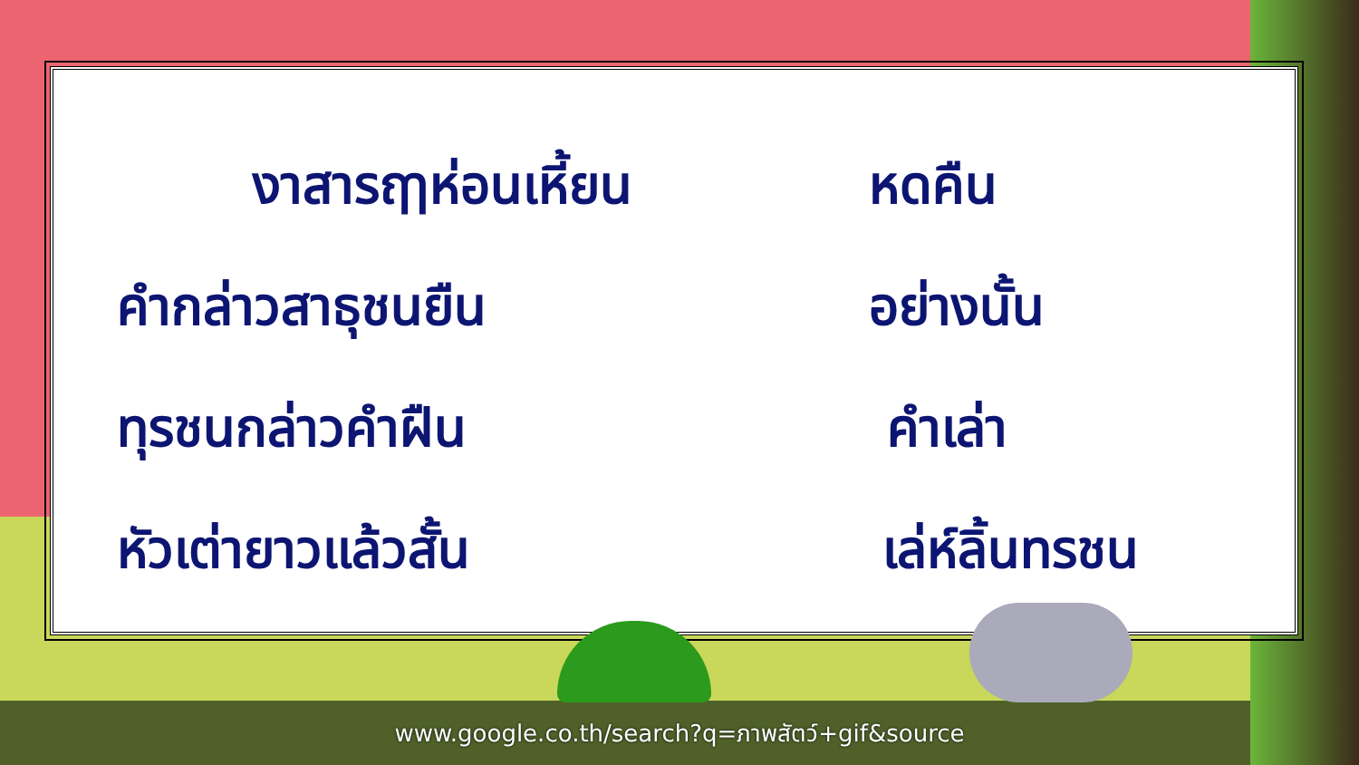งาสารฤๅห่อนเหี้ยน หดคืน
คำกล่าวสาธุชนยืน อย่างนั้น
ทุรชนกล่าวคำฝืน คำเล่า
หัวเต่ายาวแล้วสั้น เล่ห์ลิ้นทรชน
www.google.co.th/search?q=ภาพสัตว์+gif&source